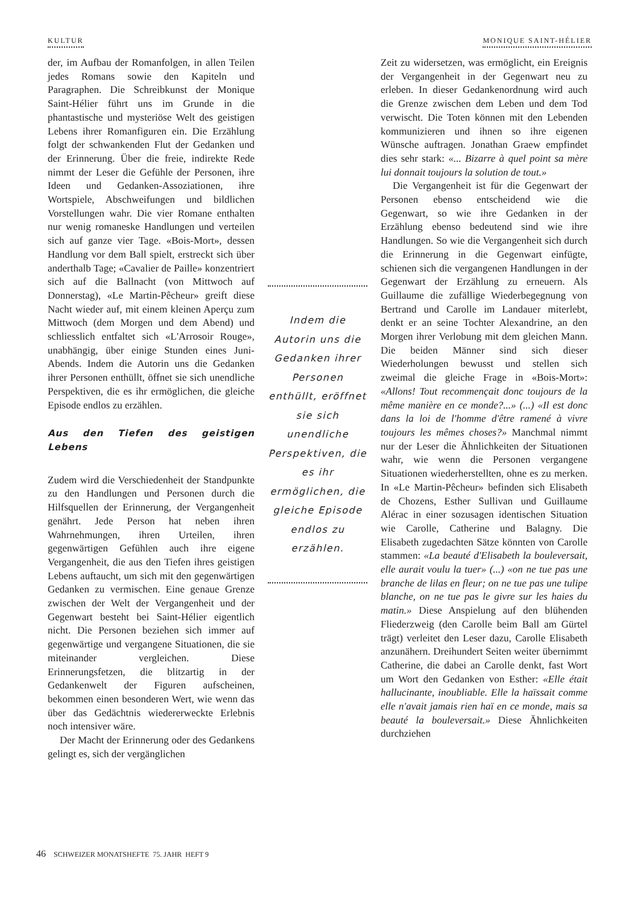KULTUR MONIQUE SAINT-HÉLIER
der, im Aufbau der Romanfolgen, in allen Teilen jedes Romans sowie den Kapiteln und Paragraphen. Die Schreibkunst der Monique Saint-Hélier führt uns im Grunde in die phantastische und mysteriöse Welt des geistigen Lebens ihrer Romanfiguren ein. Die Erzählung folgt der schwankenden Flut der Gedanken und der Erinnerung. Über die freie, indirekte Rede nimmt der Leser die Gefühle der Personen, ihre Ideen und Gedanken-Assoziationen, ihre Wortspiele, Abschweifungen und bildlichen Vorstellungen wahr. Die vier Romane enthalten nur wenig romaneske Handlungen und verteilen sich auf ganze vier Tage. «Bois-Mort», dessen Handlung vor dem Ball spielt, erstreckt sich über anderthalb Tage; «Cavalier de Paille» konzentriert sich auf die Ballnacht (von Mittwoch auf Donnerstag), «Le Martin-Pêcheur» greift diese Nacht wieder auf, mit einem kleinen Aperçu zum Mittwoch (dem Morgen und dem Abend) und schliesslich entfaltet sich «L'Arrosoir Rouge», unabhängig, über einige Stunden eines Juni-Abends. Indem die Autorin uns die Gedanken ihrer Personen enthüllt, öffnet sie sich unendliche Perspektiven, die es ihr ermöglichen, die gleiche Episode endlos zu erzählen.
Aus den Tiefen des geistigen Lebens
Zudem wird die Verschiedenheit der Standpunkte zu den Handlungen und Personen durch die Hilfsquellen der Erinnerung, der Vergangenheit genährt. Jede Person hat neben ihren Wahrnehmungen, ihren Urteilen, ihren gegenwärtigen Gefühlen auch ihre eigene Vergangenheit, die aus den Tiefen ihres geistigen Lebens auftaucht, um sich mit den gegenwärtigen Gedanken zu vermischen. Eine genaue Grenze zwischen der Welt der Vergangenheit und der Gegenwart besteht bei Saint-Hélier eigentlich nicht. Die Personen beziehen sich immer auf gegenwärtige und vergangene Situationen, die sie miteinander vergleichen. Diese Erinnerungsfetzen, die blitzartig in der Gedankenwelt der Figuren aufscheinen, bekommen einen besonderen Wert, wie wenn das über das Gedächtnis wiedererweckte Erlebnis noch intensiver wäre.
Der Macht der Erinnerung oder des Gedankens gelingt es, sich der vergänglichen
Indem die Autorin uns die Gedanken ihrer Personen enthüllt, eröffnet sie sich unendliche Perspektiven, die es ihr ermöglichen, die gleiche Episode endlos zu erzählen.
Zeit zu widersetzen, was ermöglicht, ein Ereignis der Vergangenheit in der Gegenwart neu zu erleben. In dieser Gedankenordnung wird auch die Grenze zwischen dem Leben und dem Tod verwischt. Die Toten können mit den Lebenden kommunizieren und ihnen so ihre eigenen Wünsche auftragen. Jonathan Graew empfindet dies sehr stark: «... Bizarre à quel point sa mère lui donnait toujours la solution de tout.»
Die Vergangenheit ist für die Gegenwart der Personen ebenso entscheidend wie die Gegenwart, so wie ihre Gedanken in der Erzählung ebenso bedeutend sind wie ihre Handlungen. So wie die Vergangenheit sich durch die Erinnerung in die Gegenwart einfügte, schienen sich die vergangenen Handlungen in der Gegenwart der Erzählung zu erneuern. Als Guillaume die zufällige Wiederbegegnung von Bertrand und Carolle im Landauer miterlebt, denkt er an seine Tochter Alexandrine, an den Morgen ihrer Verlobung mit dem gleichen Mann. Die beiden Männer sind sich dieser Wiederholungen bewusst und stellen sich zweimal die gleiche Frage in «Bois-Mort»: «Allons! Tout recommençait donc toujours de la même manière en ce monde?...» (...) «Il est donc dans la loi de l'homme d'être ramené à vivre toujours les mêmes choses?» Manchmal nimmt nur der Leser die Ähnlichkeiten der Situationen wahr, wie wenn die Personen vergangene Situationen wiederherstellten, ohne es zu merken. In «Le Martin-Pêcheur» befinden sich Elisabeth de Chozens, Esther Sullivan und Guillaume Alérac in einer sozusagen identischen Situation wie Carolle, Catherine und Balagny. Die Elisabeth zugedachten Sätze könnten von Carolle stammen: «La beauté d'Elisabeth la bouleversait, elle aurait voulu la tuer» (...) «on ne tue pas une branche de lilas en fleur; on ne tue pas une tulipe blanche, on ne tue pas le givre sur les haies du matin.» Diese Anspielung auf den blühenden Fliederzweig (den Carolle beim Ball am Gürtel trägt) verleitet den Leser dazu, Carolle Elisabeth anzunähern. Dreihundert Seiten weiter übernimmt Catherine, die dabei an Carolle denkt, fast Wort um Wort den Gedanken von Esther: «Elle était hallucinante, inoubliable. Elle la haïssait comme elle n'avait jamais rien haï en ce monde, mais sa beauté la bouleversait.» Diese Ähnlichkeiten durchziehen
46 SCHWEIZER MONATSHEFTE 75. JAHR HEFT 9